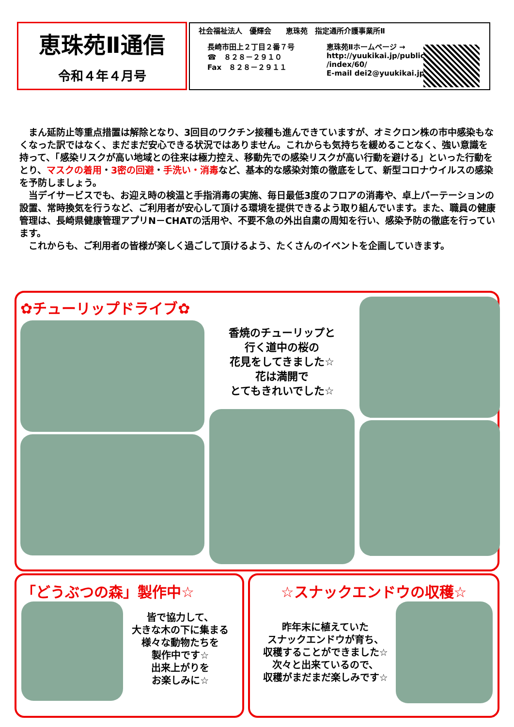恵珠苑Ⅱ通信
令和４年４月号
社会福祉法人　優輝会　　恵珠苑　指定通所介護事業所Ⅱ
長崎市田上２丁目２番７号
☎　８２８－２９１０
Fax　８２８－２９１１
恵珠苑Ⅱホームページ →
http://yuukikai.jp/publics
/index/60/
E-mail dei2@yuukikai.jp
　まん延防止等重点措置は解除となり、3回目のワクチン接種も進んできていますが、オミクロン株の市中感染もなくなった訳ではなく、まだまだ安心できる状況ではありません。これからも気持ちを緩めることなく、強い意識を持って、「感染リスクが高い地域との往来は極力控え、移動先での感染リスクが高い行動を避ける」といった行動をとり、マスクの着用・3密の回避・手洗い・消毒など、基本的な感染対策の徹底をして、新型コロナウイルスの感染を予防しましょう。
　当デイサービスでも、お迎え時の検温と手指消毒の実施、毎日最低3度のフロアの消毒や、卓上パーテーションの設置、常時換気を行うなど、ご利用者が安心して頂ける環境を提供できるよう取り組んでいます。また、職員の健康管理は、長崎県健康管理アプリN－CHATの活用や、不要不急の外出自粛の周知を行い、感染予防の徹底を行っています。
　これからも、ご利用者の皆様が楽しく過ごして頂けるよう、たくさんのイベントを企画していきます。
✿チューリップドライブ✿
香焼のチューリップと
行く道中の桜の
花見をしてきました☆
花は満開で
とてもきれいでした☆
「どうぶつの森」製作中☆
皆で協力して、
大きな木の下に集まる
様々な動物たちを
製作中です☆
出来上がりを
お楽しみに☆
☆スナックエンドウの収穫☆
昨年末に植えていた
スナックエンドウが育ち、
収穫することができました☆
次々と出来ているので、
収穫がまだまだ楽しみです☆